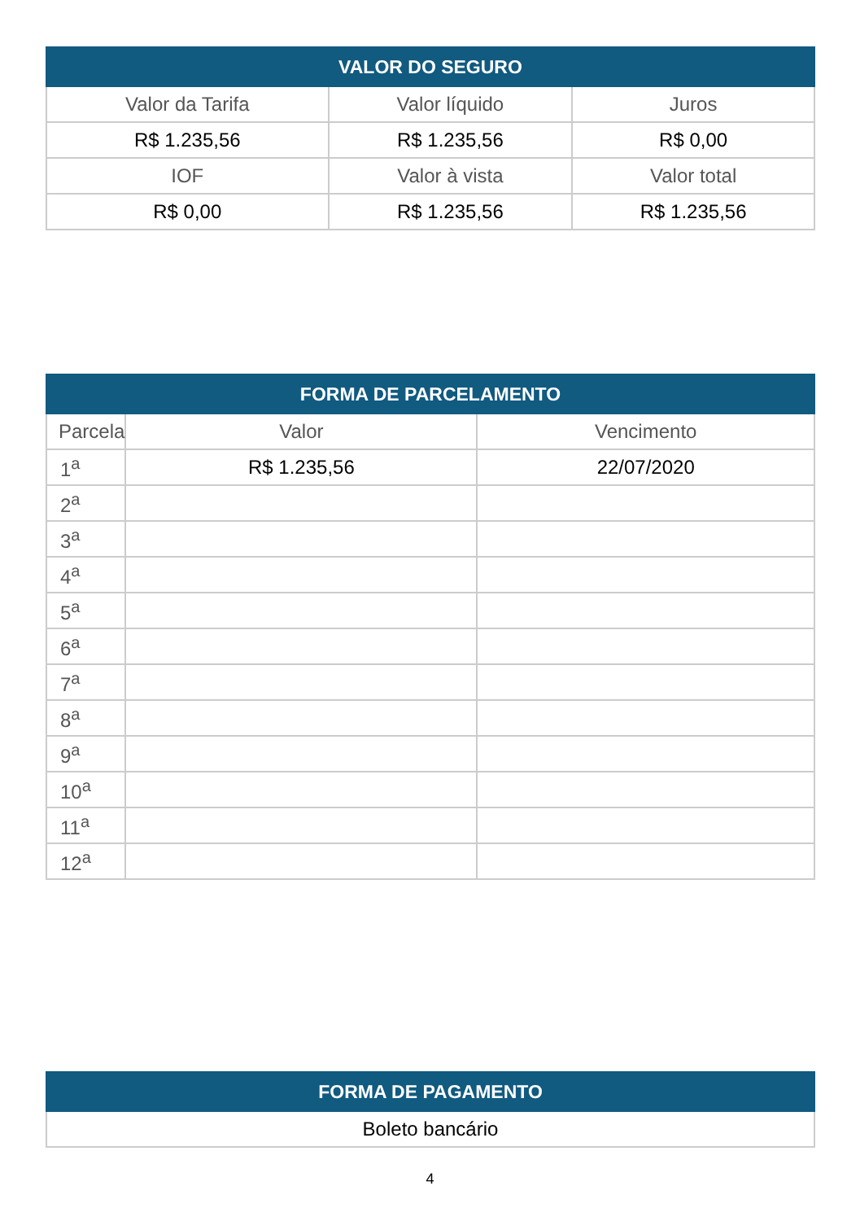| VALOR DO SEGURO | | |
| --- | --- | --- |
| Valor da Tarifa | Valor líquido | Juros |
| R$ 1.235,56 | R$ 1.235,56 | R$ 0,00 |
| IOF | Valor à vista | Valor total |
| R$ 0,00 | R$ 1.235,56 | R$ 1.235,56 |
| FORMA DE PARCELAMENTO | | |
| --- | --- | --- |
| Parcela | Valor | Vencimento |
| 1<sup>a</sup> | R$ 1.235,56 | 22/07/2020 |
| 2<sup>a</sup> | | |
| 3<sup>a</sup> | | |
| 4<sup>a</sup> | | |
| 5<sup>a</sup> | | |
| 6<sup>a</sup> | | |
| 7<sup>a</sup> | | |
| 8<sup>a</sup> | | |
| 9<sup>a</sup> | | |
| 10<sup>a</sup> | | |
| 11<sup>a</sup> | | |
| 12<sup>a</sup> | | |
| FORMA DE PAGAMENTO |
| --- |
| Boleto bancário |
4